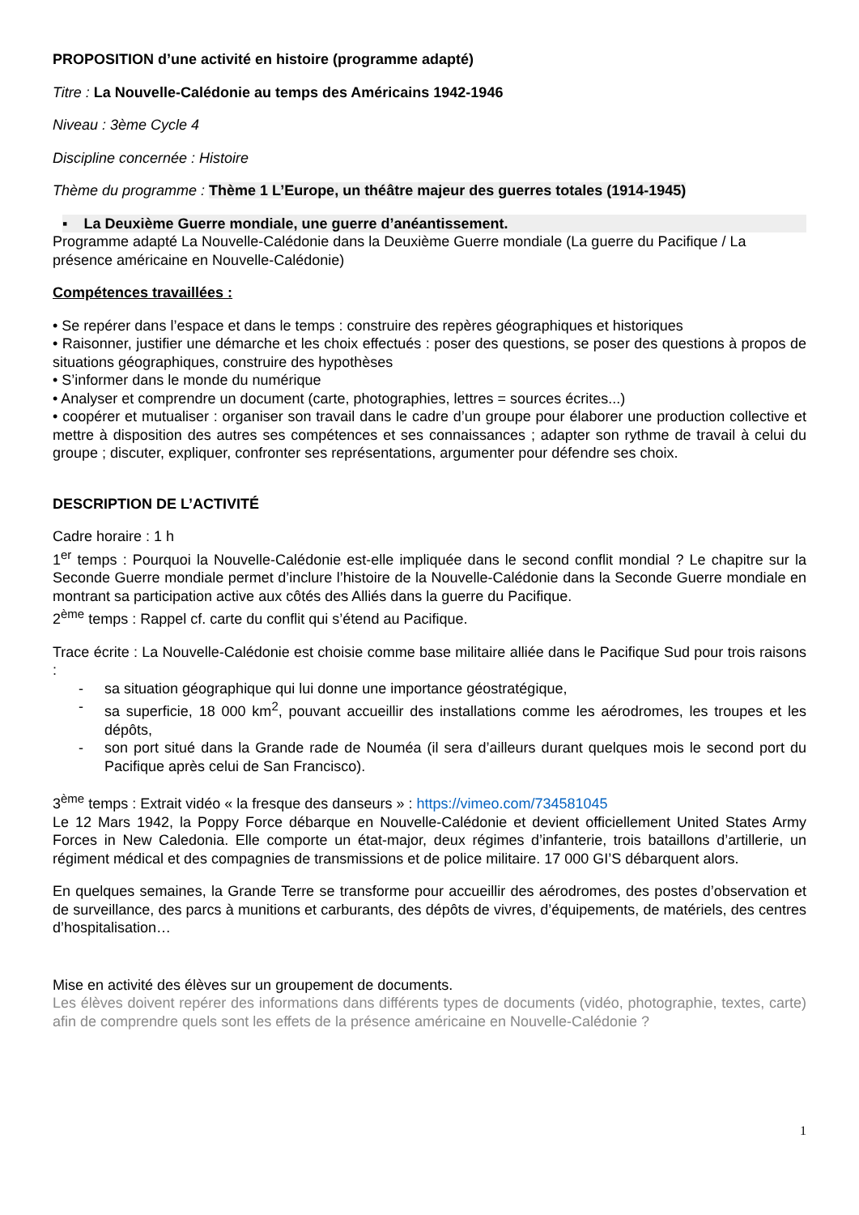PROPOSITION d’une activité en histoire (programme adapté)
Titre : La Nouvelle-Calédonie au temps des Américains 1942-1946
Niveau : 3ème Cycle 4
Discipline concernée : Histoire
Thème du programme : Thème 1 L’Europe, un théâtre majeur des guerres totales (1914-1945)
▪ La Deuxième Guerre mondiale, une guerre d’anéantissement.
Programme adapté La Nouvelle-Calédonie dans la Deuxième Guerre mondiale (La guerre du Pacifique / La présence américaine en Nouvelle-Calédonie)
Compétences travaillées :
• Se repérer dans l’espace et dans le temps : construire des repères géographiques et historiques
• Raisonner, justifier une démarche et les choix effectués : poser des questions, se poser des questions à propos de situations géographiques, construire des hypothèses
• S’informer dans le monde du numérique
• Analyser et comprendre un document (carte, photographies, lettres = sources écrites...)
• coopérer et mutualiser : organiser son travail dans le cadre d’un groupe pour élaborer une production collective et mettre à disposition des autres ses compétences et ses connaissances ; adapter son rythme de travail à celui du groupe ; discuter, expliquer, confronter ses représentations, argumenter pour défendre ses choix.
DESCRIPTION DE L’ACTIVITÉ
Cadre horaire : 1 h
1<sup>er</sup> temps : Pourquoi la Nouvelle-Calédonie est-elle impliquée dans le second conflit mondial ? Le chapitre sur la Seconde Guerre mondiale permet d’inclure l’histoire de la Nouvelle-Calédonie dans la Seconde Guerre mondiale en montrant sa participation active aux côtés des Alliés dans la guerre du Pacifique.
2<sup>ème</sup> temps : Rappel cf. carte du conflit qui s’étend au Pacifique.
Trace écrite : La Nouvelle-Calédonie est choisie comme base militaire alliée dans le Pacifique Sud pour trois raisons :
- sa situation géographique qui lui donne une importance géostratégique,
- sa superficie, 18 000 km<sup>2</sup>, pouvant accueillir des installations comme les aérodromes, les troupes et les dépôts,
- son port situé dans la Grande rade de Nouméa (il sera d’ailleurs durant quelques mois le second port du Pacifique après celui de San Francisco).
3<sup>ème</sup> temps : Extrait vidéo « la fresque des danseurs » : https://vimeo.com/734581045
Le 12 Mars 1942, la Poppy Force débarque en Nouvelle-Calédonie et devient officiellement United States Army Forces in New Caledonia. Elle comporte un état-major, deux régimes d’infanterie, trois bataillons d’artillerie, un régiment médical et des compagnies de transmissions et de police militaire. 17 000 GI’S débarquent alors.
En quelques semaines, la Grande Terre se transforme pour accueillir des aérodromes, des postes d’observation et de surveillance, des parcs à munitions et carburants, des dépôts de vivres, d’équipements, de matériels, des centres d’hospitalisation…
Mise en activité des élèves sur un groupement de documents.
Les élèves doivent repérer des informations dans différents types de documents (vidéo, photographie, textes, carte) afin de comprendre quels sont les effets de la présence américaine en Nouvelle-Calédonie ?
1